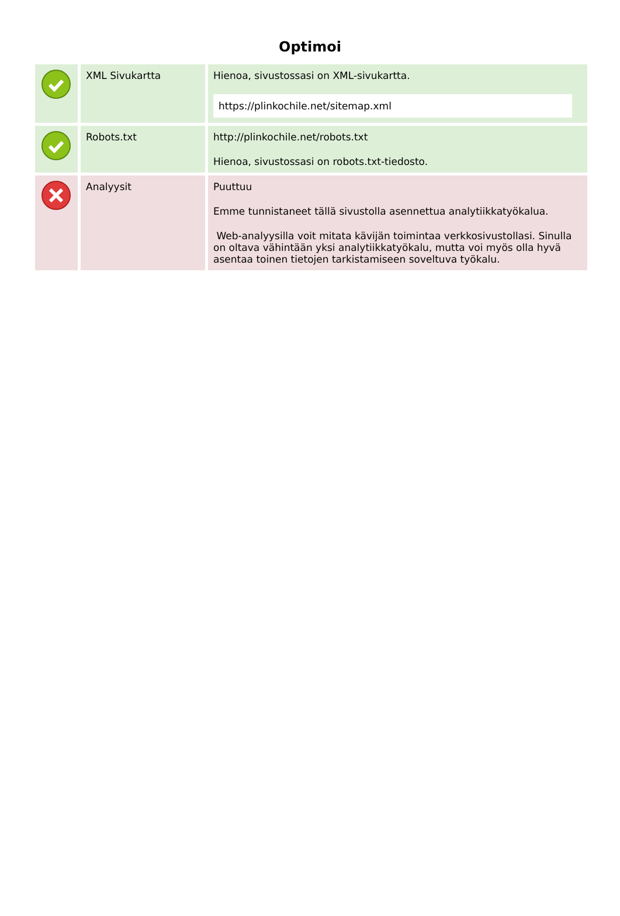Optimoi
| | XML Sivukartta | Hienoa, sivustossasi on XML-sivukartta. https://plinkochile.net/sitemap.xml |
| | Robots.txt | http://plinkochile.net/robots.txt Hienoa, sivustossasi on robots.txt-tiedosto. |
| | Analyysit | Puuttuu Emme tunnistaneet tällä sivustolla asennettua analytiikkatyökalua. Web-analyysilla voit mitata kävijän toimintaa verkkosivustollasi. Sinulla on oltava vähintään yksi analytiikkatyökalu, mutta voi myös olla hyvä asentaa toinen tietojen tarkistamiseen soveltuva työkalu. |